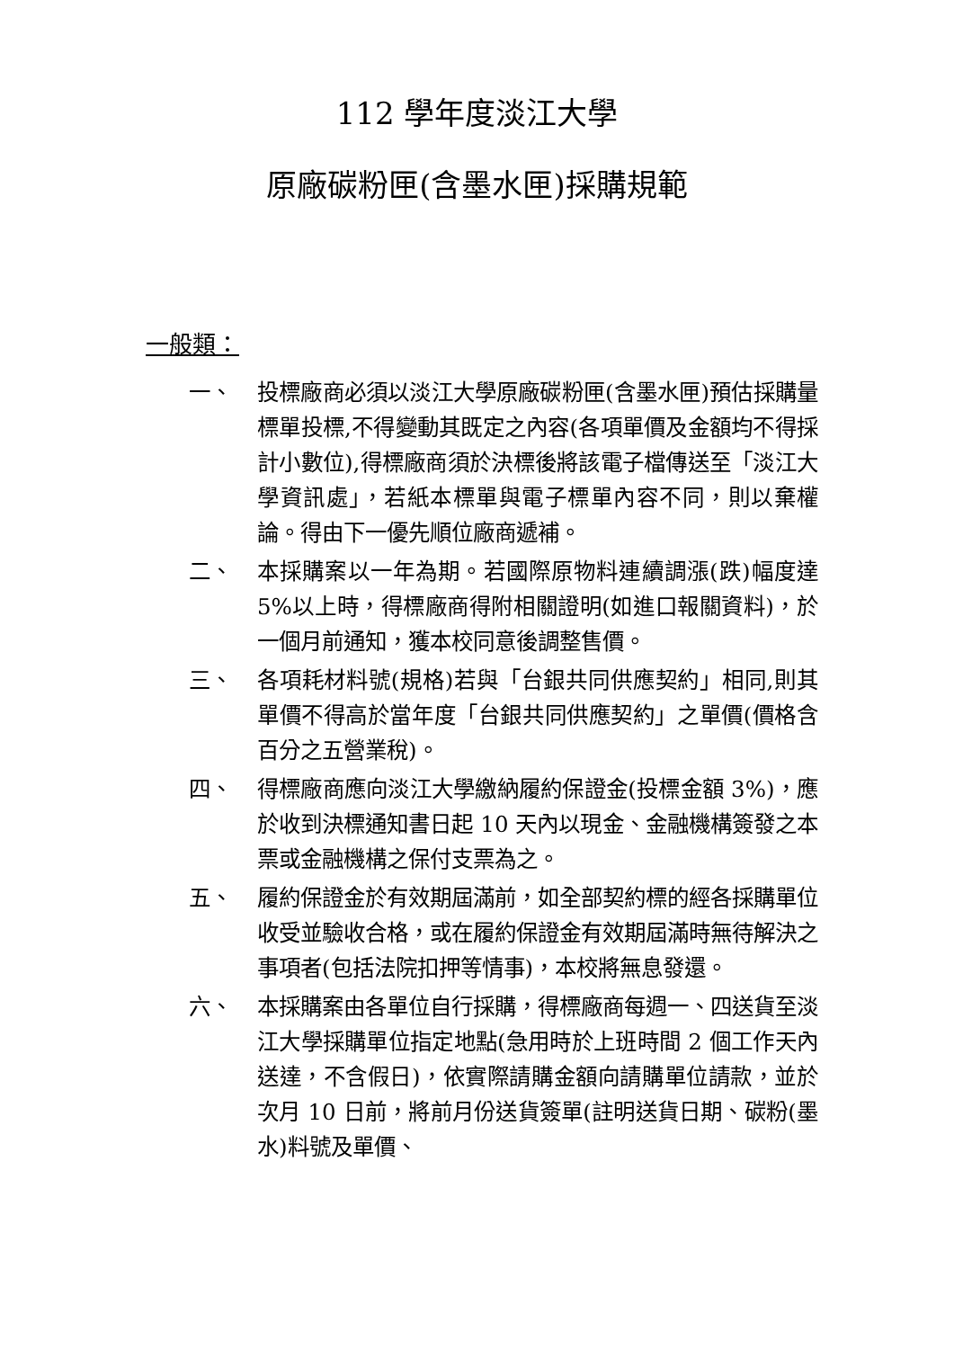112 學年度淡江大學
原廠碳粉匣(含墨水匣)採購規範
一般類：
一、 投標廠商必須以淡江大學原廠碳粉匣(含墨水匣)預估採購量標單投標,不得變動其既定之內容(各項單價及金額均不得採計小數位),得標廠商須於決標後將該電子檔傳送至「淡江大學資訊處」，若紙本標單與電子標單內容不同，則以棄權論。得由下一優先順位廠商遞補。
二、 本採購案以一年為期。若國際原物料連續調漲(跌)幅度達 5%以上時，得標廠商得附相關證明(如進口報關資料)，於一個月前通知，獲本校同意後調整售價。
三、 各項耗材料號(規格)若與「台銀共同供應契約」相同,則其單價不得高於當年度「台銀共同供應契約」之單價(價格含百分之五營業稅)。
四、 得標廠商應向淡江大學繳納履約保證金(投標金額 3%)，應於收到決標通知書日起 10 天內以現金、金融機構簽發之本票或金融機構之保付支票為之。
五、 履約保證金於有效期屆滿前，如全部契約標的經各採購單位收受並驗收合格，或在履約保證金有效期屆滿時無待解決之事項者(包括法院扣押等情事)，本校將無息發還。
六、 本採購案由各單位自行採購，得標廠商每週一、四送貨至淡江大學採購單位指定地點(急用時於上班時間 2 個工作天內送達，不含假日)，依實際請購金額向請購單位請款，並於次月 10 日前，將前月份送貨簽單(註明送貨日期、碳粉(墨水)料號及單價、